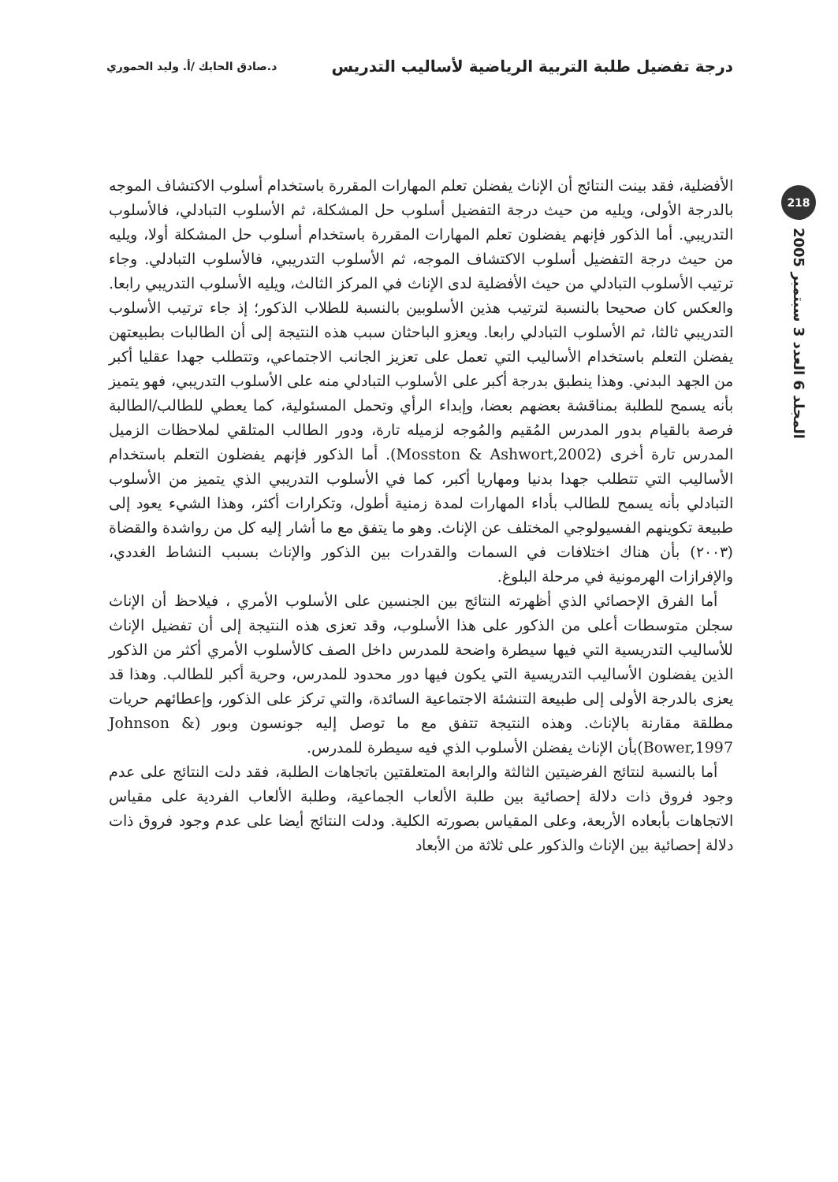درجة تفضيل طلبة التربية الرياضية لأساليب التدريس د.صادق الحايك /أ. وليد الحموري
218
المجلد 6 العدد 3 سبتمبر 2005
الأفضلية، فقد بينت النتائج أن الإناث يفضلن تعلم المهارات المقررة باستخدام أسلوب الاكتشاف الموجه بالدرجة الأولى، ويليه من حيث درجة التفضيل أسلوب حل المشكلة، ثم الأسلوب التبادلي، فالأسلوب التدريبي. أما الذكور فإنهم يفضلون تعلم المهارات المقررة باستخدام أسلوب حل المشكلة أولا، ويليه من حيث درجة التفضيل أسلوب الاكتشاف الموجه، ثم الأسلوب التدريبي، فالأسلوب التبادلي. وجاء ترتيب الأسلوب التبادلي من حيث الأفضلية لدى الإناث في المركز الثالث، ويليه الأسلوب التدريبي رابعا. والعكس كان صحيحا بالنسبة لترتيب هذين الأسلوبين بالنسبة للطلاب الذكور؛ إذ جاء ترتيب الأسلوب التدريبي ثالثا، ثم الأسلوب التبادلي رابعا. ويعزو الباحثان سبب هذه النتيجة إلى أن الطالبات بطبيعتهن يفضلن التعلم باستخدام الأساليب التي تعمل على تعزيز الجانب الاجتماعي، وتتطلب جهدا عقليا أكبر من الجهد البدني. وهذا ينطبق بدرجة أكبر على الأسلوب التبادلي منه على الأسلوب التدريبي، فهو يتميز بأنه يسمح للطلبة بمناقشة بعضهم بعضا، وإبداء الرأي وتحمل المسئولية، كما يعطي للطالب/الطالبة فرصة بالقيام بدور المدرس المُقيم والمُوجه لزميله تارة، ودور الطالب المتلقي لملاحظات الزميل المدرس تارة أخرى (Mosston & Ashwort,2002). أما الذكور فإنهم يفضلون التعلم باستخدام الأساليب التي تتطلب جهدا بدنيا ومهاريا أكبر، كما في الأسلوب التدريبي الذي يتميز من الأسلوب التبادلي بأنه يسمح للطالب بأداء المهارات لمدة زمنية أطول، وتكرارات أكثر، وهذا الشيء يعود إلى طبيعة تكوينهم الفسيولوجي المختلف عن الإناث. وهو ما يتفق مع ما أشار إليه كل من رواشدة والقضاة (٢٠٠٣) بأن هناك اختلافات في السمات والقدرات بين الذكور والإناث بسبب النشاط الغددي، والإفرازات الهرمونية في مرحلة البلوغ.
أما الفرق الإحصائي الذي أظهرته النتائج بين الجنسين على الأسلوب الأمري ، فيلاحظ أن الإناث سجلن متوسطات أعلى من الذكور على هذا الأسلوب، وقد تعزى هذه النتيجة إلى أن تفضيل الإناث للأساليب التدريسية التي فيها سيطرة واضحة للمدرس داخل الصف كالأسلوب الأمري أكثر من الذكور الذين يفضلون الأساليب التدريسية التي يكون فيها دور محدود للمدرس، وحرية أكبر للطالب. وهذا قد يعزى بالدرجة الأولى إلى طبيعة التنشئة الاجتماعية السائدة، والتي تركز على الذكور، وإعطائهم حريات مطلقة مقارنة بالإناث. وهذه النتيجة تتفق مع ما توصل إليه جونسون وبور (Johnson & Bower,1997)بأن الإناث يفضلن الأسلوب الذي فيه سيطرة للمدرس.
أما بالنسبة لنتائج الفرضيتين الثالثة والرابعة المتعلقتين باتجاهات الطلبة، فقد دلت النتائج على عدم وجود فروق ذات دلالة إحصائية بين طلبة الألعاب الجماعية، وطلبة الألعاب الفردية على مقياس الاتجاهات بأبعاده الأربعة، وعلى المقياس بصورته الكلية. ودلت النتائج أيضا على عدم وجود فروق ذات دلالة إحصائية بين الإناث والذكور على ثلاثة من الأبعاد